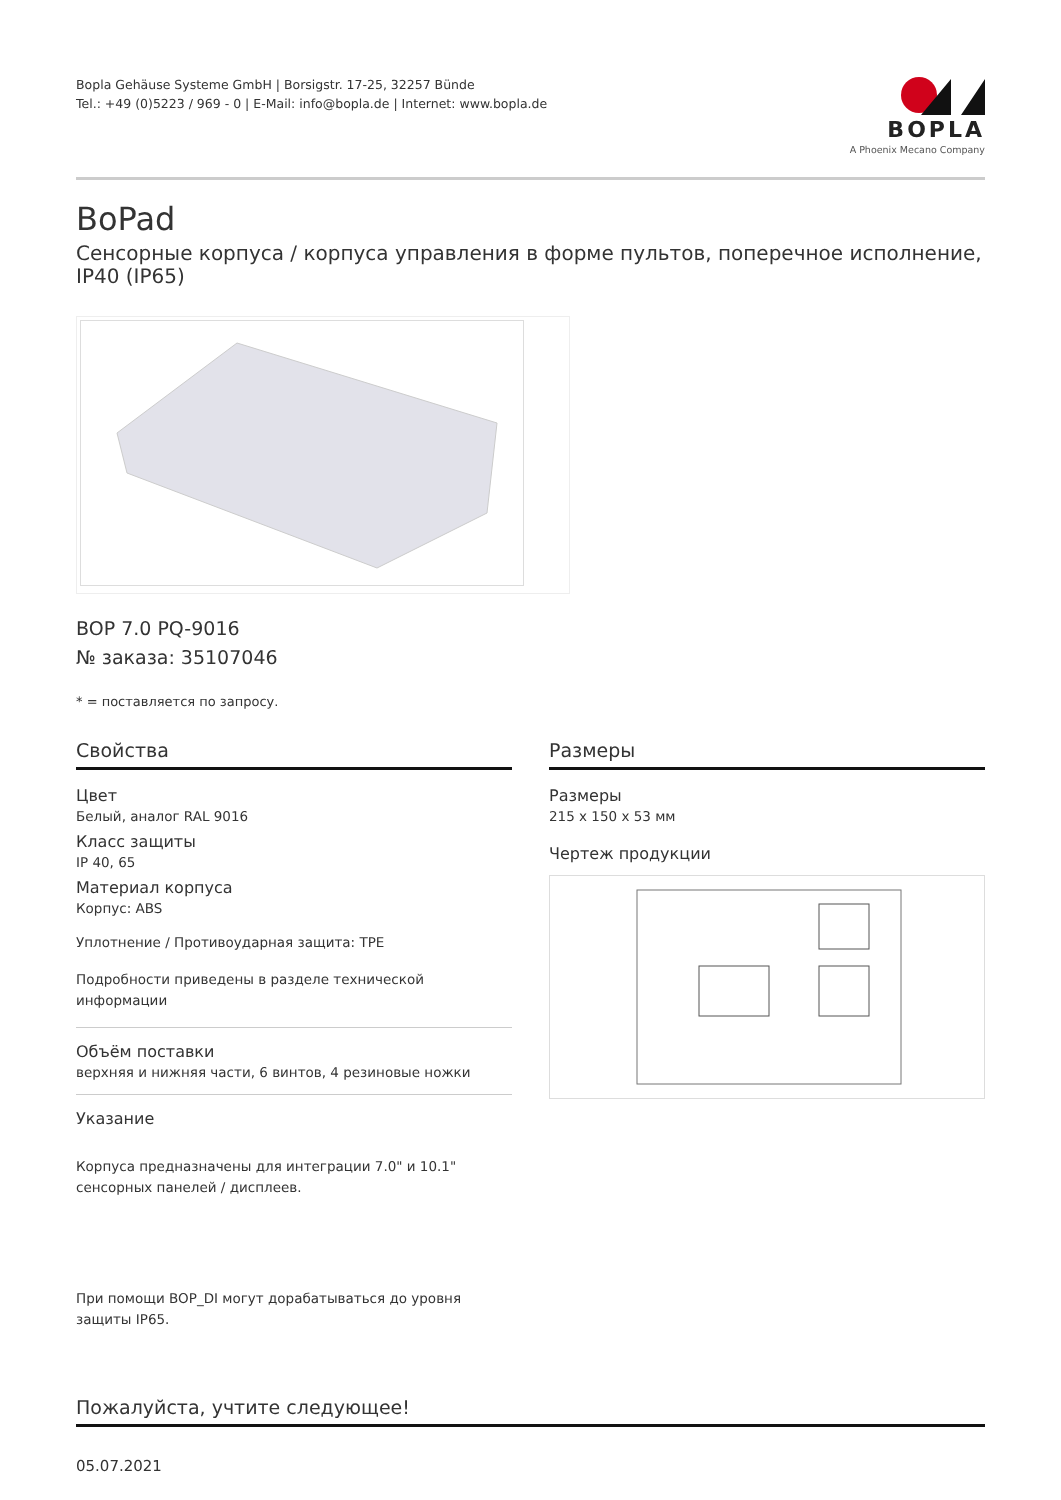Bopla Gehäuse Systeme GmbH | Borsigstr. 17-25, 32257 Bünde
Tel.: +49 (0)5223 / 969 - 0 | E-Mail: info@bopla.de | Internet: www.bopla.de
BOPLA
A Phoenix Mecano Company
BoPad
Сенсорные корпуса / корпуса управления в форме пультов, поперечное исполнение, IP40 (IP65)
BOP 7.0 PQ-9016
№ заказа: 35107046
* = поставляется по запросу.
Свойства
Цвет
Белый, аналог RAL 9016
Класс защиты
IP 40, 65
Материал корпуса
Корпус: ABS
Уплотнение / Противоударная защита: TPE
Подробности приведены в разделе технической информации
Объём поставки
верхняя и нижняя части, 6 винтов, 4 резиновые ножки
Указание
Корпуса предназначены для интеграции 7.0" и 10.1" сенсорных панелей / дисплеев.
При помощи BOP_DI могут дорабатываться до уровня защиты IP65.
Размеры
Размеры
215 x 150 x 53 мм
Чертеж продукции
Пожалуйста, учтите следующее!
05.07.2021